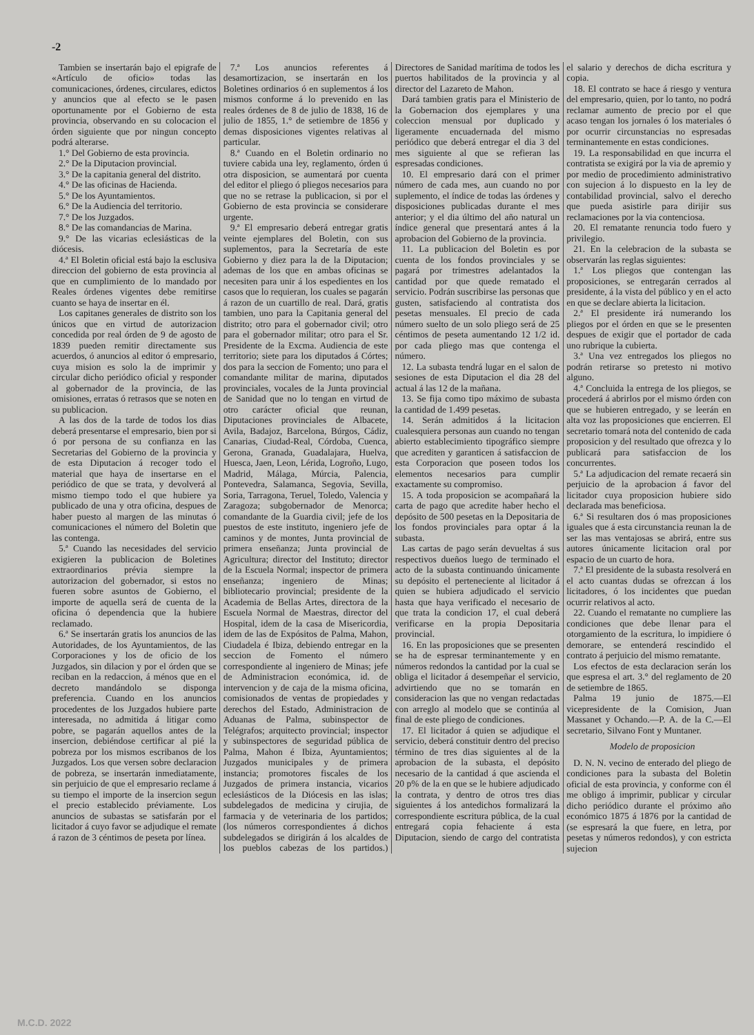-2
Tambien se insertarán bajo el epigrafe de «Artículo de oficio» todas las comunicaciones, órdenes, circulares, edictos y anuncios que al efecto se le pasen oportunamente por el Gobierno de esta provincia, observando en su colocacion el órden siguiente que por ningun concepto podrá alterarse.
1.° Del Gobierno de esta provincia.
2.° De la Diputacion provincial.
3.° De la capitania general del distrito.
4.° De las oficinas de Hacienda.
5.° De los Ayuntamientos.
6.° De la Audiencia del territorio.
7.° De los Juzgados.
8.° De las comandancias de Marina.
9.° De las vicarias eclesiásticas de la diócesis.
4.ª El Boletin oficial está bajo la esclusiva direccion del gobierno de esta provincia al que en cumplimiento de lo mandado por Reales órdenes vigentes debe remitirse cuanto se haya de insertar en él.
Los capitanes generales de distrito son los únicos que en virtud de autorizacion concedida por real órden de 9 de agosto de 1839 pueden remitir directamente sus acuerdos, ó anuncios al editor ó empresario, cuya mision es solo la de imprimir y circular dicho periódico oficial y responder al gobernador de la provincia, de las omisiones, erratas ó retrasos que se noten en su publicacion.
A las dos de la tarde de todos los dias deberá presentarse el empresario, bien por si ó por persona de su confianza en las Secretarias del Gobierno de la provincia y de esta Diputacion á recoger todo el material que haya de insertarse en el periódico de que se trata, y devolverá al mismo tiempo todo el que hubiere ya publicado de una y otra oficina, despues de haber puesto al margen de las minutas ó comunicaciones el número del Boletin que las contenga.
5.ª Cuando las necesidades del servicio exigieren la publicacion de Boletines extraordinarios prévia siempre la autorizacion del gobernador, si estos no fueren sobre asuntos de Gobierno, el importe de aquella será de cuenta de la oficina ó dependencia que la hubiere reclamado.
6.ª Se insertarán gratis los anuncios de las Autoridades, de los Ayuntamientos, de las Corporaciones y los de oficio de los Juzgados, sin dilacion y por el órden que se reciban en la redaccion, á ménos que en el decreto mandándolo se disponga preferencia. Cuando en los anuncios procedentes de los Juzgados hubiere parte interesada, no admitida á litigar como pobre, se pagarán aquellos antes de la insercion, debiéndose certificar al pié la pobreza por los mismos escribanos de los Juzgados. Los que versen sobre declaracion de pobreza, se insertarán inmediatamente, sin perjuicio de que el empresario reclame á su tiempo el importe de la insercion segun el precio establecido préviamente. Los anuncios de subastas se satisfarán por el licitador á cuyo favor se adjudique el remate á razon de 3 céntimos de peseta por línea.
7.ª Los anuncios referentes á desamortizacion, se insertarán en los Boletines ordinarios ó en suplementos á los mismos conforme á lo prevenido en las reales órdenes de 8 de julio de 1838, 16 de julio de 1855, 1.° de setiembre de 1856 y demas disposiciones vigentes relativas al particular.
8.ª Cuando en el Boletin ordinario no tuviere cabida una ley, reglamento, órden ú otra disposicion, se aumentará por cuenta del editor el pliego ó pliegos necesarios para que no se retrase la publicacion, si por el Gobierno de esta provincia se considerare urgente.
9.ª El empresario deberá entregar gratis veinte ejemplares del Boletin, con sus suplementos, para la Secretaría de este Gobierno y diez para la de la Diputacion; ademas de los que en ambas oficinas se necesiten para unir á los espedientes en los casos que lo requieran, los cuales se pagarán á razon de un cuartillo de real. Dará, gratis tambien, uno para la Capitania general del distrito; otro para el gobernador civil; otro para el gobernador militar; otro para el Sr. Presidente de la Excma. Audiencia de este territorio; siete para los diputados á Córtes; dos para la seccion de Fomento; uno para el comandante militar de marina, diputados provinciales, vocales de la Junta provincial de Sanidad que no lo tengan en virtud de otro carácter oficial que reunan, Diputaciones provinciales de Albacete, Avila, Badajoz, Barcelona, Búrgos, Cádiz, Canarias, Ciudad-Real, Córdoba, Cuenca, Gerona, Granada, Guadalajara, Huelva, Huesca, Jaen, Leon, Lérida, Logroño, Lugo, Madrid, Málaga, Múrcia, Palencia, Pontevedra, Salamanca, Segovia, Sevilla, Soria, Tarragona, Teruel, Toledo, Valencia y Zaragoza; subgobernador de Menorca; comandante de la Guardia civil; jefe de los puestos de este instituto, ingeniero jefe de caminos y de montes, Junta provincial de primera enseñanza; Junta provincial de Agricultura; director del Instituto; director de la Escuela Normal; inspector de primera enseñanza; ingeniero de Minas; bibliotecario provincial; presidente de la Academia de Bellas Artes, directora de la Escuela Normal de Maestras, director del Hospital, idem de la casa de Misericordia, idem de las de Expósitos de Palma, Mahon, Ciudadela é Ibiza, debiendo entregar en la seccion de Fomento el número correspondiente al ingeniero de Minas; jefe de Administracion económica, id. de intervencion y de caja de la misma oficina, comisionados de ventas de propiedades y derechos del Estado, Administracion de Aduanas de Palma, subinspector de Telégrafos; arquitecto provincial; inspector y subinspectores de seguridad pública de Palma, Mahon é Ibiza, Ayuntamientos; Juzgados municipales y de primera instancia; promotores fiscales de los Juzgados de primera instancia, vicarios eclesiásticos de la Diócesis en las islas; subdelegados de medicina y cirujia, de farmacia y de veterinaria de los partidos; (los números correspondientes á dichos subdelegados se dirigirán á los alcaldes de los pueblos cabezas de los partidos.) Directores de Sanidad marítima de todos les puertos habilitados de la provincia y al director del Lazareto de Mahon.
Dará tambien gratis para el Ministerio de la Gobernacion dos ejemplares y una coleccion mensual por duplicado y ligeramente encuadernada del mismo periódico que deberá entregar el dia 3 del mes siguiente al que se refieran las espresadas condiciones.
10. El empresario dará con el primer número de cada mes, aun cuando no por suplemento, el índice de todas las órdenes y disposiciones publicadas durante el mes anterior; y el dia último del año natural un índice general que presentará antes á la aprobacion del Gobierno de la provincia.
11. La publicacion del Boletin es por cuenta de los fondos provinciales y se pagará por trimestres adelantados la cantidad por que quede rematado el servicio. Podrán suscribirse las personas que gusten, satisfaciendo al contratista dos pesetas mensuales. El precio de cada número suelto de un solo pliego será de 25 céntimos de peseta aumentando 12 1/2 id. por cada pliego mas que contenga el número.
12. La subasta tendrá lugar en el salon de sesiones de esta Diputacion el dia 28 del actual á las 12 de la mañana.
13. Se fija como tipo máximo de subasta la cantidad de 1.499 pesetas.
14. Serán admitidos á la licitacion cualesquiera personas aun cuando no tengan abierto establecimiento tipográfico siempre que acrediten y garanticen á satisfaccion de esta Corporacion que poseen todos los elementos necesarios para cumplir exactamente su compromiso.
15. A toda proposicion se acompañará la carta de pago que acredite haber hecho el depósito de 500 pesetas en la Depositaria de los fondos provinciales para optar á la subasta.
Las cartas de pago serán devueltas á sus respectivos dueños luego de terminado el acto de la subasta continuando únicamente su depósito el perteneciente al licitador á quien se hubiera adjudicado el servicio hasta que haya verificado el necesario de que trata la condicion 17, el cual deberá verificarse en la propia Depositaria provincial.
16. En las proposiciones que se presenten se ha de espresar terminantemente y en números redondos la cantidad por la cual se obliga el licitador á desempeñar el servicio, advirtiendo que no se tomarán en consideracion las que no vengan redactadas con arreglo al modelo que se continúa al final de este pliego de condiciones.
17. El licitador á quien se adjudique el servicio, deberá constituir dentro del preciso término de tres dias siguientes al de la aprobacion de la subasta, el depósito necesario de la cantidad á que ascienda el 20 p% de la en que se le hubiere adjudicado la contrata, y dentro de otros tres dias siguientes á los antedichos formalizará la correspondiente escritura pública, de la cual entregará copia fehaciente á esta Diputacion, siendo de cargo del contratista el salario y derechos de dicha escritura y copia.
18. El contrato se hace á riesgo y ventura del empresario, quien, por lo tanto, no podrá reclamar aumento de precio por el que acaso tengan los jornales ó los materiales ó por ocurrir circunstancias no espresadas terminantemente en estas condiciones.
19. La responsabilidad en que incurra el contratista se exigirá por la via de apremio y por medio de procedimiento administrativo con sujecion á lo dispuesto en la ley de contabilidad provincial, salvo el derecho que pueda asistirle para dirijir sus reclamaciones por la via contenciosa.
20. El rematante renuncia todo fuero y privilegio.
21. En la celebracion de la subasta se observarán las reglas siguientes:
1.ª Los pliegos que contengan las proposiciones, se entregarán cerrados al presidente, á la vista del público y en el acto en que se declare abierta la licitacion.
2.ª El presidente irá numerando los pliegos por el órden en que se le presenten despues de exigir que el portador de cada uno rubrique la cubierta.
3.ª Una vez entregados los pliegos no podrán retirarse so pretesto ni motivo alguno.
4.ª Concluida la entrega de los pliegos, se procederá á abrirlos por el mismo órden con que se hubieren entregado, y se leerán en alta voz las proposiciones que encierren. El secretario tomará nota del contenido de cada proposicion y del resultado que ofrezca y lo publicará para satisfaccion de los concurrentes.
5.ª La adjudicacion del remate recaerá sin perjuicio de la aprobacion á favor del licitador cuya proposicion hubiere sido declarada mas beneficiosa.
6.ª Si resultaren dos ó mas proposiciones iguales que á esta circunstancia reunan la de ser las mas ventajosas se abrirá, entre sus autores únicamente licitacion oral por espacio de un cuarto de hora.
7.ª El presidente de la subasta resolverá en el acto cuantas dudas se ofrezcan á los licitadores, ó los incidentes que puedan ocurrir relativos al acto.
22. Cuando el rematante no cumpliere las condiciones que debe llenar para el otorgamiento de la escritura, lo impidiere ó demorare, se entenderá rescindido el contrato á perjuicio del mismo rematante.
Los efectos de esta declaracion serán los que espresa el art. 3.° del reglamento de 20 de setiembre de 1865.
Palma 19 junio de 1875.—El vicepresidente de la Comision, Juan Massanet y Ochando.—P. A. de la C.—El secretario, Silvano Font y Muntaner.
Modelo de proposicion
D. N. N. vecino de enterado del pliego de condiciones para la subasta del Boletin oficial de esta provincia, y conforme con él me obligo á imprimir, publicar y circular dicho periódico durante el próximo año económico 1875 á 1876 por la cantidad de (se espresará la que fuere, en letra, por pesetas y números redondos), y con estricta sujecion
M.C.D. 2022